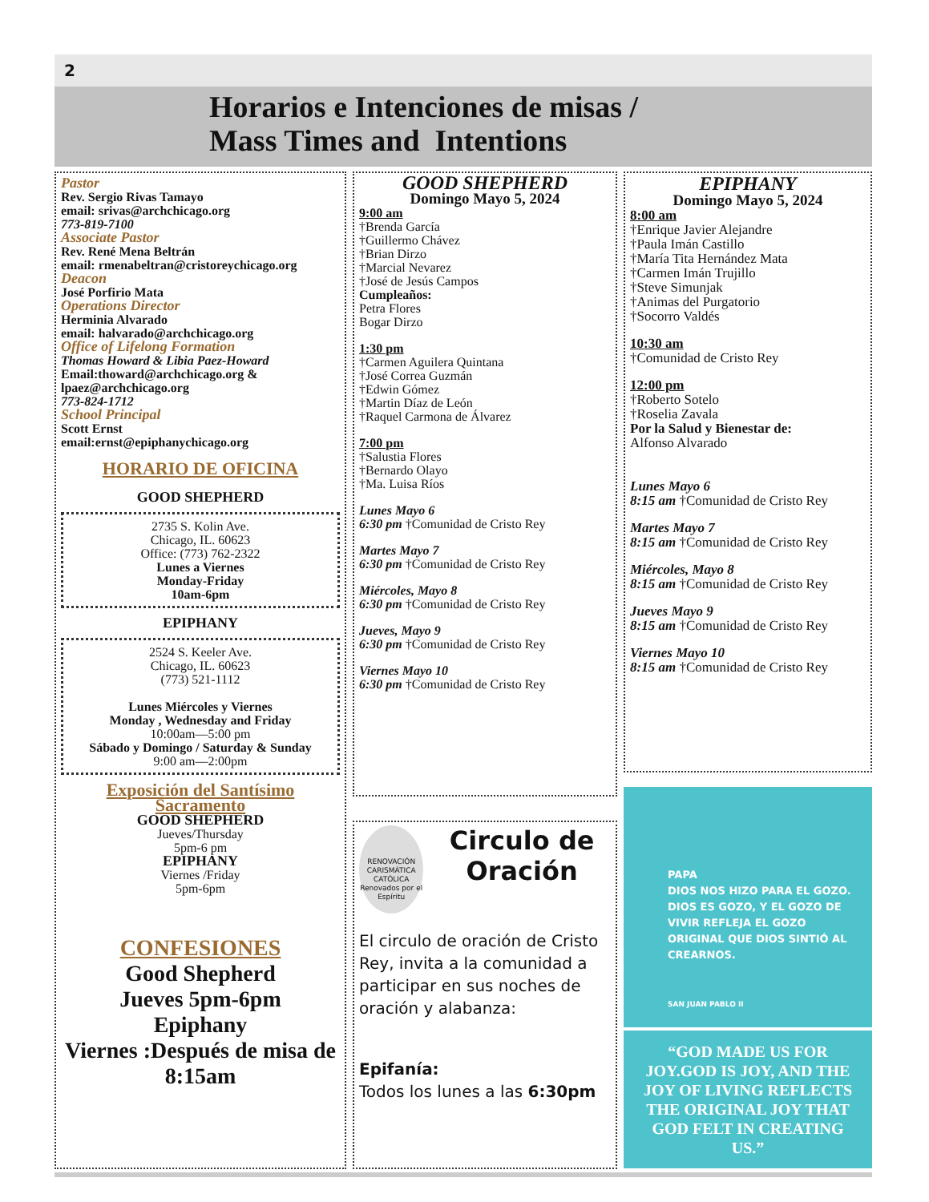2
Horarios e Intenciones de misas /
Mass Times and Intentions
Pastor
Rev. Sergio Rivas Tamayo
email: srivas@archchicago.org
773-819-7100
Associate Pastor
Rev. René Mena Beltrán
email: rmenabeltran@cristoreychicago.org
Deacon
José Porfirio Mata
Operations Director
Herminia Alvarado
email: halvarado@archchicago.org
Office of Lifelong Formation
Thomas Howard & Libia Paez-Howard
Email:thoward@archchicago.org & lpaez@archchicago.org
773-824-1712
School Principal
Scott Ernst
email:ernst@epiphanychicago.org
HORARIO DE OFICINA
GOOD SHEPHERD
2735 S. Kolin Ave.
Chicago, IL. 60623
Office: (773) 762-2322
Lunes a Viernes
Monday-Friday
10am-6pm
EPIPHANY
2524 S. Keeler Ave.
Chicago, IL. 60623
(773) 521-1112
Lunes Miércoles y Viernes
Monday , Wednesday and Friday
10:00am—5:00 pm
Sábado y Domingo / Saturday & Sunday
9:00 am—2:00pm
Exposición del Santísimo Sacramento
GOOD SHEPHERD
Jueves/Thursday
5pm-6 pm
EPIPHANY
Viernes /Friday
5pm-6pm
CONFESIONES
Good Shepherd
Jueves 5pm-6pm
Epiphany
Viernes :Después de misa de 8:15am
GOOD SHEPHERD
Domingo Mayo 5, 2024
9:00 am
†Brenda García
†Guillermo Chávez
†Brian Dirzo
†Marcial Nevarez
†José de Jesús Campos
Cumpleaños:
Petra Flores
Bogar Dirzo
1:30 pm
†Carmen Aguilera Quintana
†José Correa Guzmán
†Edwin Gómez
†Martin Díaz de León
†Raquel Carmona de Álvarez
7:00 pm
†Salustia Flores
†Bernardo Olayo
†Ma. Luisa Ríos
Lunes Mayo 6
6:30 pm †Comunidad de Cristo Rey
Martes Mayo 7
6:30 pm †Comunidad de Cristo Rey
Miércoles, Mayo 8
6:30 pm †Comunidad de Cristo Rey
Jueves, Mayo 9
6:30 pm †Comunidad de Cristo Rey
Viernes Mayo 10
6:30 pm †Comunidad de Cristo Rey
RENOVACIÓN CARISMÁTICA CATÓLICA
Renovados por el Espíritu
Circulo de Oración
El circulo de oración de Cristo Rey, invita a la comunidad a participar en sus noches de oración y alabanza:
Epifanía:
Todos los lunes a las 6:30pm
EPIPHANY
Domingo Mayo 5, 2024
8:00 am
†Enrique Javier Alejandre
†Paula Imán Castillo
†María Tita Hernández Mata
†Carmen Imán Trujillo
†Steve Simunjak
†Animas del Purgatorio
†Socorro Valdés
10:30 am
†Comunidad de Cristo Rey
12:00 pm
†Roberto Sotelo
†Roselia Zavala
Por la Salud y Bienestar de:
Alfonso Alvarado
Lunes Mayo 6
8:15 am †Comunidad de Cristo Rey
Martes Mayo 7
8:15 am †Comunidad de Cristo Rey
Miércoles, Mayo 8
8:15 am †Comunidad de Cristo Rey
Jueves Mayo 9
8:15 am †Comunidad de Cristo Rey
Viernes Mayo 10
8:15 am †Comunidad de Cristo Rey
PAPA
DIOS NOS HIZO PARA EL GOZO. DIOS ES GOZO, Y EL GOZO DE VIVIR REFLEJA EL GOZO ORIGINAL QUE DIOS SINTIÓ AL CREARNOS.
SAN JUAN PABLO II
“GOD MADE US FOR JOY.GOD IS JOY, AND THE JOY OF LIVING REFLECTS THE ORIGINAL JOY THAT GOD FELT IN CREATING US.”